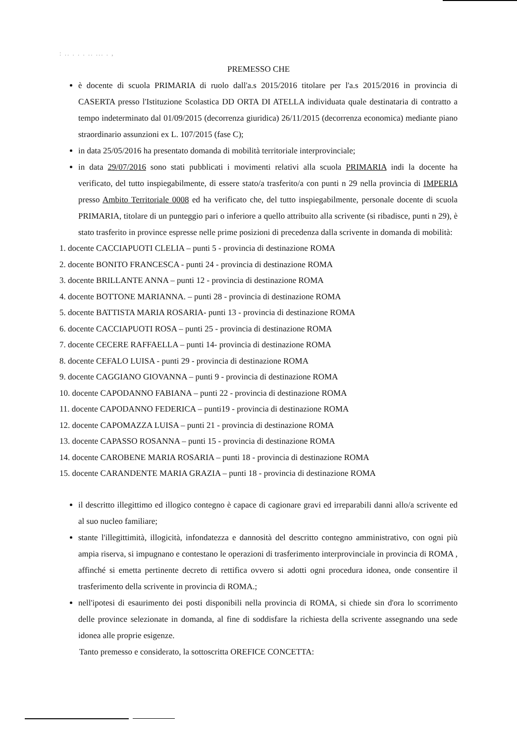: .. . . . .. ... . ,
PREMESSO CHE
è docente di scuola PRIMARIA di ruolo dall'a.s 2015/2016 titolare per l'a.s 2015/2016 in provincia di CASERTA presso l'Istituzione Scolastica DD ORTA DI ATELLA individuata quale destinataria di contratto a tempo indeterminato dal 01/09/2015 (decorrenza giuridica) 26/11/2015 (decorrenza economica) mediante piano straordinario assunzioni ex L. 107/2015 (fase C);
in data 25/05/2016 ha presentato domanda di mobilità territoriale interprovinciale;
in data 29/07/2016 sono stati pubblicati i movimenti relativi alla scuola PRIMARIA indi la docente ha verificato, del tutto inspiegabilmente, di essere stato/a trasferito/a con punti n 29 nella provincia di IMPERIA presso Ambito Territoriale 0008 ed ha verificato che, del tutto inspiegabilmente, personale docente di scuola PRIMARIA, titolare di un punteggio pari o inferiore a quello attribuito alla scrivente (si ribadisce, punti n 29), è stato trasferito in province espresse nelle prime posizioni di precedenza dalla scrivente in domanda di mobilità:
1. docente CACCIAPUOTI CLELIA – punti 5 - provincia di destinazione ROMA
2. docente BONITO FRANCESCA - punti 24 - provincia di destinazione ROMA
3. docente BRILLANTE ANNA – punti 12 - provincia di destinazione ROMA
4. docente BOTTONE MARIANNA. – punti 28 - provincia di destinazione ROMA
5. docente BATTISTA MARIA ROSARIA- punti 13 - provincia di destinazione ROMA
6. docente CACCIAPUOTI ROSA – punti 25 - provincia di destinazione ROMA
7. docente CECERE RAFFAELLA – punti 14- provincia di destinazione ROMA
8. docente CEFALO LUISA - punti 29 - provincia di destinazione ROMA
9. docente CAGGIANO GIOVANNA – punti 9 - provincia di destinazione ROMA
10. docente CAPODANNO FABIANA – punti 22 - provincia di destinazione ROMA
11. docente CAPODANNO FEDERICA – punti19 - provincia di destinazione ROMA
12. docente CAPOMAZZA LUISA – punti 21 - provincia di destinazione ROMA
13. docente CAPASSO ROSANNA – punti 15 - provincia di destinazione ROMA
14. docente CAROBENE MARIA ROSARIA – punti 18 - provincia di destinazione ROMA
15. docente CARANDENTE MARIA GRAZIA – punti 18 - provincia di destinazione ROMA
il descritto illegittimo ed illogico contegno è capace di cagionare gravi ed irreparabili danni allo/a scrivente ed al suo nucleo familiare;
stante l'illegittimità, illogicità, infondatezza e dannosità del descritto contegno amministrativo, con ogni più ampia riserva, si impugnano e contestano le operazioni di trasferimento interprovinciale in provincia di ROMA , affinché si emetta pertinente decreto di rettifica ovvero si adotti ogni procedura idonea, onde consentire il trasferimento della scrivente in provincia di ROMA.;
nell'ipotesi di esaurimento dei posti disponibili nella provincia di ROMA, si chiede sin d'ora lo scorrimento delle province selezionate in domanda, al fine di soddisfare la richiesta della scrivente assegnando una sede idonea alle proprie esigenze.
Tanto premesso e considerato, la sottoscritta OREFICE CONCETTA: